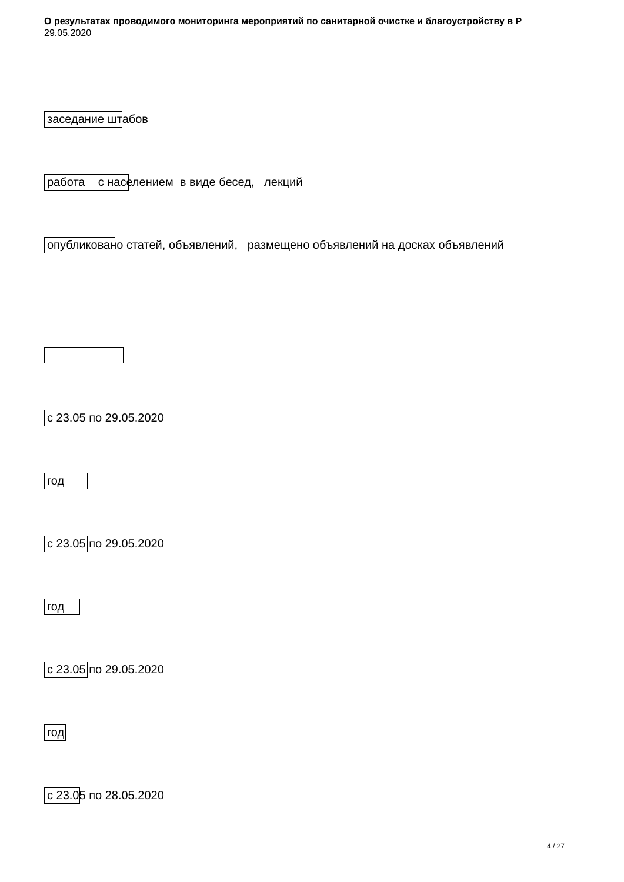О результатах проводимого мониторинга мероприятий по санитарной очистке и благоустройству в Р
29.05.2020
заседание штабов
работа с населением в виде бесед, лекций
опубликовано статей, объявлений, размещено объявлений на досках объявлений
с 23.05 по 29.05.2020
год
с 23.05 по 29.05.2020
год
с 23.05 по 29.05.2020
год
с 23.05 по 28.05.2020
4 / 27